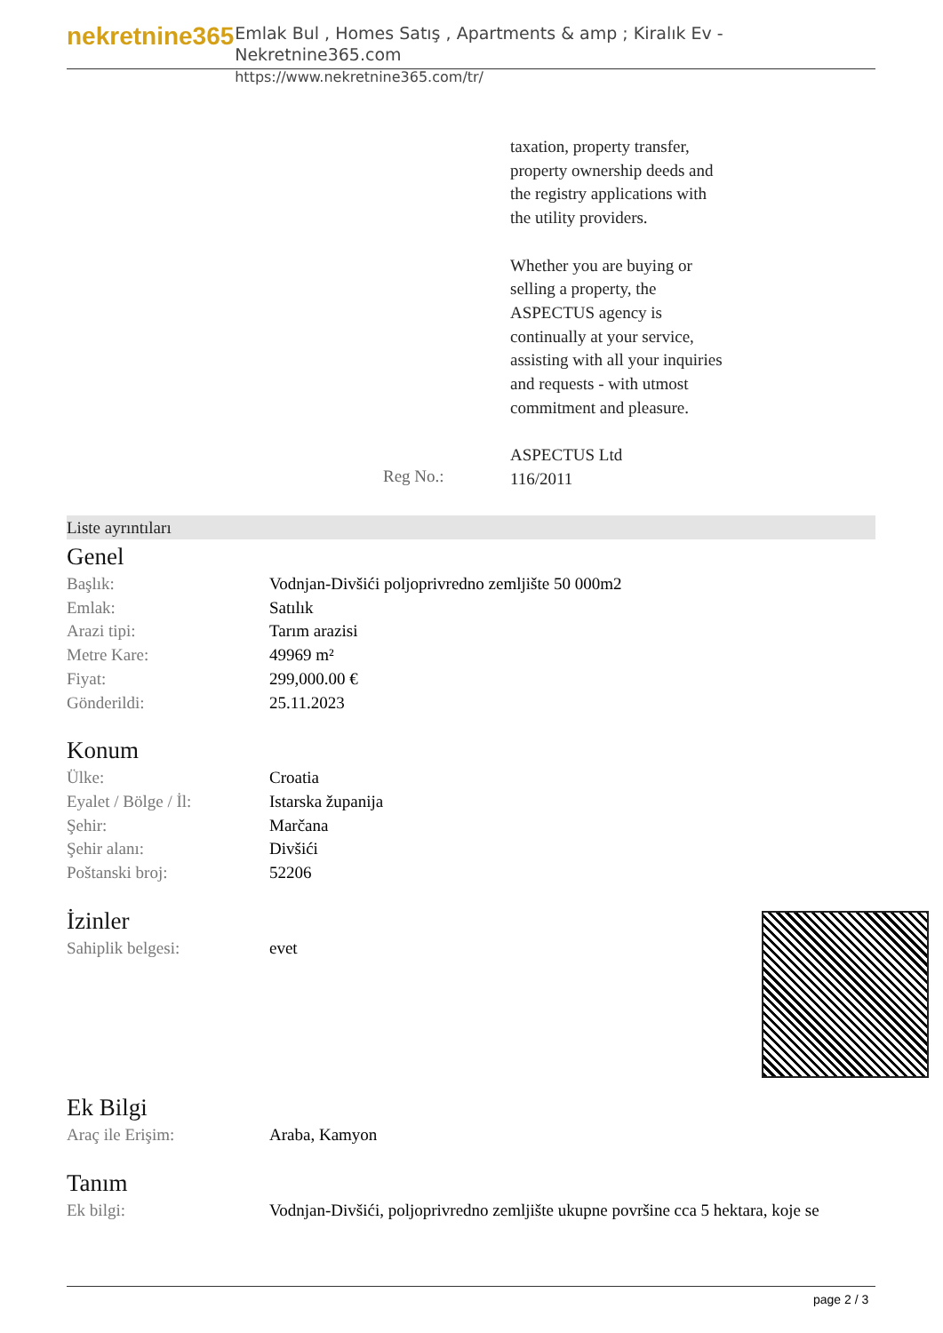nekretnine365
Emlak Bul , Homes Satış , Apartments & amp ; Kiralık Ev - Nekretnine365.com
https://www.nekretnine365.com/tr/
taxation, property transfer,
property ownership deeds and
the registry applications with
the utility providers.
Whether you are buying or
selling a property, the
ASPECTUS agency is
continually at your service,
assisting with all your inquiries
and requests - with utmost
commitment and pleasure.
ASPECTUS Ltd
116/2011
Reg No.:
Liste ayrıntıları
Genel
| Başlık: | Vodnjan-Divšići poljoprivredno zemljište 50 000m2 |
| Emlak: | Satılık |
| Arazi tipi: | Tarım arazisi |
| Metre Kare: | 49969 m² |
| Fiyat: | 299,000.00 € |
| Gönderildi: | 25.11.2023 |
Konum
| Ülke: | Croatia |
| Eyalet / Bölge / İl: | Istarska županija |
| Şehir: | Marčana |
| Şehir alanı: | Divšići |
| Poštanski broj: | 52206 |
İzinler
| Sahiplik belgesi: | evet |
Ek Bilgi
| Araç ile Erişim: | Araba, Kamyon |
Tanım
| Ek bilgi: | Vodnjan-Divšići, poljoprivredno zemljište ukupne površine cca 5 hektara, koje se |
page 2 / 3